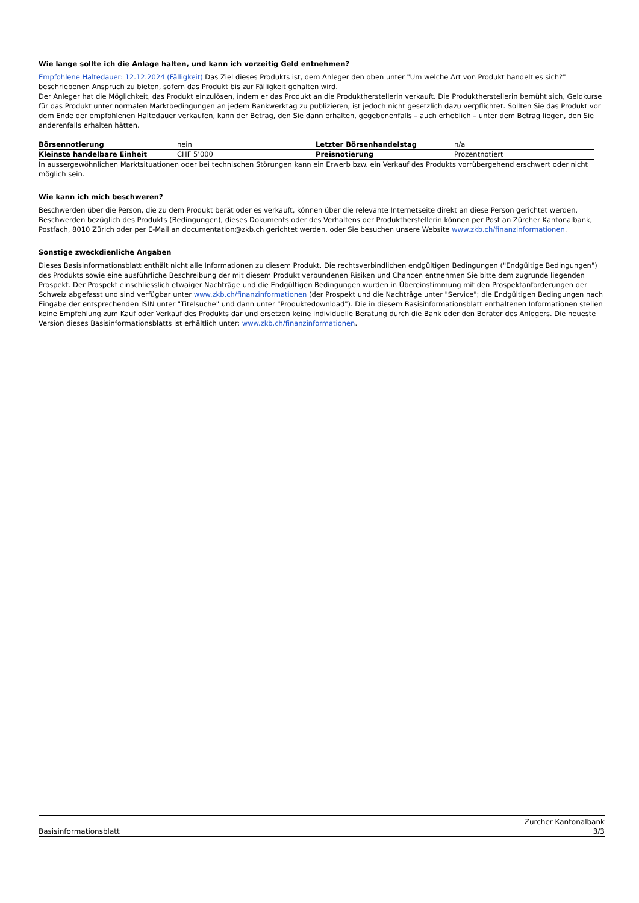Wie lange sollte ich die Anlage halten, und kann ich vorzeitig Geld entnehmen?
Empfohlene Haltedauer: 12.12.2024 (Fälligkeit) Das Ziel dieses Produkts ist, dem Anleger den oben unter "Um welche Art von Produkt handelt es sich?" beschriebenen Anspruch zu bieten, sofern das Produkt bis zur Fälligkeit gehalten wird.
Der Anleger hat die Möglichkeit, das Produkt einzulösen, indem er das Produkt an die Produktherstellerin verkauft. Die Produktherstellerin bemüht sich, Geldkurse für das Produkt unter normalen Marktbedingungen an jedem Bankwerktag zu publizieren, ist jedoch nicht gesetzlich dazu verpflichtet. Sollten Sie das Produkt vor dem Ende der empfohlenen Haltedauer verkaufen, kann der Betrag, den Sie dann erhalten, gegebenenfalls – auch erheblich – unter dem Betrag liegen, den Sie anderenfalls erhalten hätten.
| Börsennotierung | nein | Letzter Börsenhandelstag | n/a |
| Kleinste handelbare Einheit | CHF 5’000 | Preisnotierung | Prozentnotiert |
In aussergewöhnlichen Marktsituationen oder bei technischen Störungen kann ein Erwerb bzw. ein Verkauf des Produkts vorrübergehend erschwert oder nicht möglich sein.
Wie kann ich mich beschweren?
Beschwerden über die Person, die zu dem Produkt berät oder es verkauft, können über die relevante Internetseite direkt an diese Person gerichtet werden. Beschwerden bezüglich des Produkts (Bedingungen), dieses Dokuments oder des Verhaltens der Produktherstellerin können per Post an Zürcher Kantonalbank, Postfach, 8010 Zürich oder per E-Mail an documentation@zkb.ch gerichtet werden, oder Sie besuchen unsere Website www.zkb.ch/finanzinformationen.
Sonstige zweckdienliche Angaben
Dieses Basisinformationsblatt enthält nicht alle Informationen zu diesem Produkt. Die rechtsverbindlichen endgültigen Bedingungen ("Endgültige Bedingungen") des Produkts sowie eine ausführliche Beschreibung der mit diesem Produkt verbundenen Risiken und Chancen entnehmen Sie bitte dem zugrunde liegenden Prospekt. Der Prospekt einschliesslich etwaiger Nachträge und die Endgültigen Bedingungen wurden in Übereinstimmung mit den Prospektanforderungen der Schweiz abgefasst und sind verfügbar unter www.zkb.ch/finanzinformationen (der Prospekt und die Nachträge unter "Service"; die Endgültigen Bedingungen nach Eingabe der entsprechenden ISIN unter "Titelsuche" und dann unter "Produktedownload"). Die in diesem Basisinformationsblatt enthaltenen Informationen stellen keine Empfehlung zum Kauf oder Verkauf des Produkts dar und ersetzen keine individuelle Beratung durch die Bank oder den Berater des Anlegers. Die neueste Version dieses Basisinformationsblatts ist erhältlich unter: www.zkb.ch/finanzinformationen.
Basisinformationsblatt Zürcher Kantonalbank
3/3